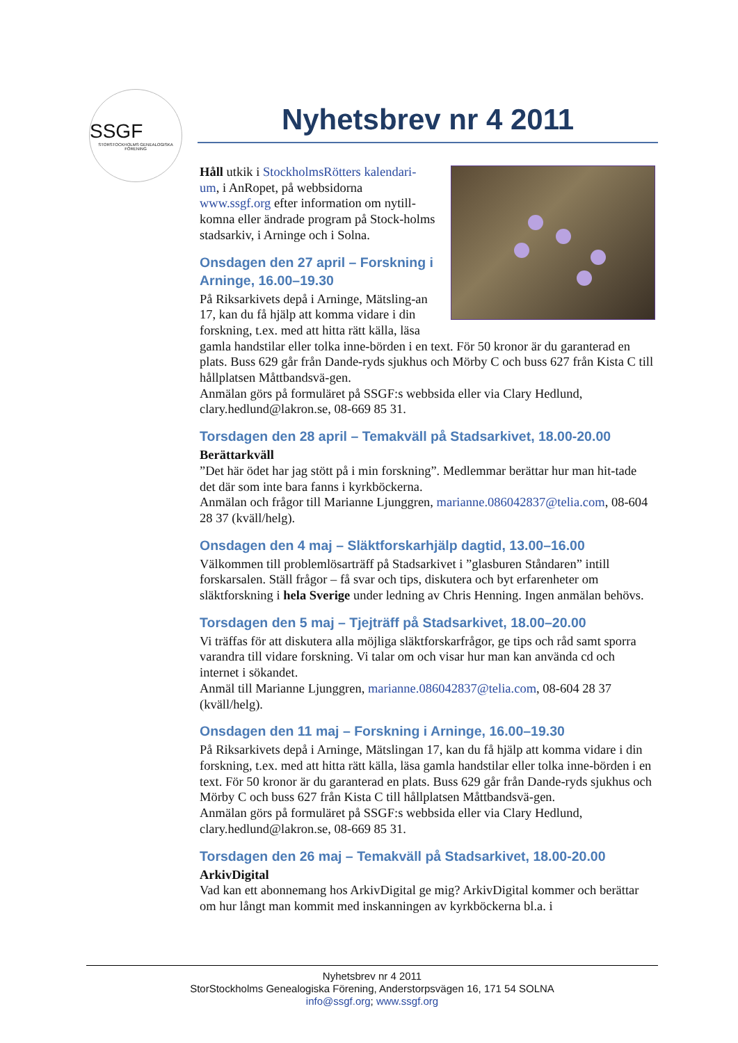SSGF
STORSTOCKHOLMS GENEALOGISKA FÖRENING
Nyhetsbrev nr 4 2011
Håll utkik i StockholmsRötters kalendari-um, i AnRopet, på webbsidorna www.ssgf.org efter information om nytill-komna eller ändrade program på Stock-holms stadsarkiv, i Arninge och i Solna.
Onsdagen den 27 april – Forskning i Arninge, 16.00–19.30
På Riksarkivets depå i Arninge, Mätsling-an 17, kan du få hjälp att komma vidare i din forskning, t.ex. med att hitta rätt källa, läsa gamla handstilar eller tolka inne-börden i en text. För 50 kronor är du garanterad en plats. Buss 629 går från Dande-ryds sjukhus och Mörby C och buss 627 från Kista C till hållplatsen Måttbandsvä-gen.
Anmälan görs på formuläret på SSGF:s webbsida eller via Clary Hedlund, clary.hedlund@lakron.se, 08-669 85 31.
Torsdagen den 28 april – Temakväll på Stadsarkivet, 18.00-20.00
Berättarkväll
”Det här ödet har jag stött på i min forskning”. Medlemmar berättar hur man hit-tade det där som inte bara fanns i kyrkböckerna.
Anmälan och frågor till Marianne Ljunggren, marianne.086042837@telia.com, 08-604 28 37 (kväll/helg).
Onsdagen den 4 maj – Släktforskarhjälp dagtid, 13.00–16.00
Välkommen till problemlösarträff på Stadsarkivet i ”glasburen Ståndaren” intill forskarsalen. Ställ frågor – få svar och tips, diskutera och byt erfarenheter om släktforskning i hela Sverige under ledning av Chris Henning. Ingen anmälan behövs.
Torsdagen den 5 maj – Tjejträff på Stadsarkivet, 18.00–20.00
Vi träffas för att diskutera alla möjliga släktforskarfrågor, ge tips och råd samt sporra varandra till vidare forskning. Vi talar om och visar hur man kan använda cd och internet i sökandet.
Anmäl till Marianne Ljunggren, marianne.086042837@telia.com, 08-604 28 37 (kväll/helg).
Onsdagen den 11 maj – Forskning i Arninge, 16.00–19.30
På Riksarkivets depå i Arninge, Mätslingan 17, kan du få hjälp att komma vidare i din forskning, t.ex. med att hitta rätt källa, läsa gamla handstilar eller tolka inne-börden i en text. För 50 kronor är du garanterad en plats. Buss 629 går från Dande-ryds sjukhus och Mörby C och buss 627 från Kista C till hållplatsen Måttbandsvä-gen.
Anmälan görs på formuläret på SSGF:s webbsida eller via Clary Hedlund, clary.hedlund@lakron.se, 08-669 85 31.
Torsdagen den 26 maj – Temakväll på Stadsarkivet, 18.00-20.00
ArkivDigital
Vad kan ett abonnemang hos ArkivDigital ge mig? ArkivDigital kommer och berättar om hur långt man kommit med inskanningen av kyrkböckerna bl.a. i
Nyhetsbrev nr 4 2011
StorStockholms Genealogiska Förening, Anderstorpsvägen 16, 171 54 SOLNA
info@ssgf.org; www.ssgf.org